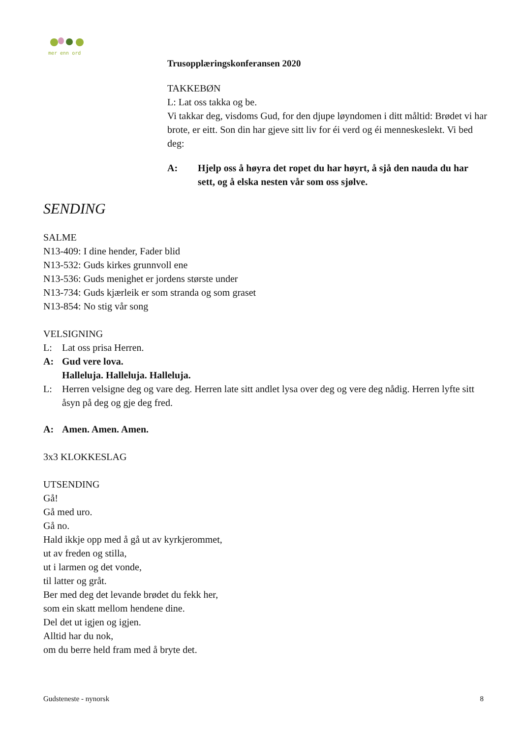mer enn ord
Trusopplæringskonferansen 2020
TAKKEBØN
L: Lat oss takka og be.
Vi takkar deg, visdoms Gud, for den djupe løyndomen i ditt måltid: Brødet vi har brote, er eitt. Son din har gjeve sitt liv for éi verd og éi menneskeslekt. Vi bed deg:
A: Hjelp oss å høyra det ropet du har høyrt, å sjå den nauda du har sett, og å elska nesten vår som oss sjølve.
SENDING
SALME
N13-409: I dine hender, Fader blid
N13-532: Guds kirkes grunnvoll ene
N13-536: Guds menighet er jordens største under
N13-734: Guds kjærleik er som stranda og som graset
N13-854: No stig vår song
VELSIGNING
L: Lat oss prisa Herren.
A: Gud vere lova.
Halleluja. Halleluja. Halleluja.
L: Herren velsigne deg og vare deg. Herren late sitt andlet lysa over deg og vere deg nådig. Herren lyfte sitt åsyn på deg og gje deg fred.
A: Amen. Amen. Amen.
3x3 KLOKKESLAG
UTSENDING
Gå!
Gå med uro.
Gå no.
Hald ikkje opp med å gå ut av kyrkjerommet,
ut av freden og stilla,
ut i larmen og det vonde,
til latter og gråt.
Ber med deg det levande brødet du fekk her,
som ein skatt mellom hendene dine.
Del det ut igjen og igjen.
Alltid har du nok,
om du berre held fram med å bryte det.
Gudsteneste - nynorsk 8